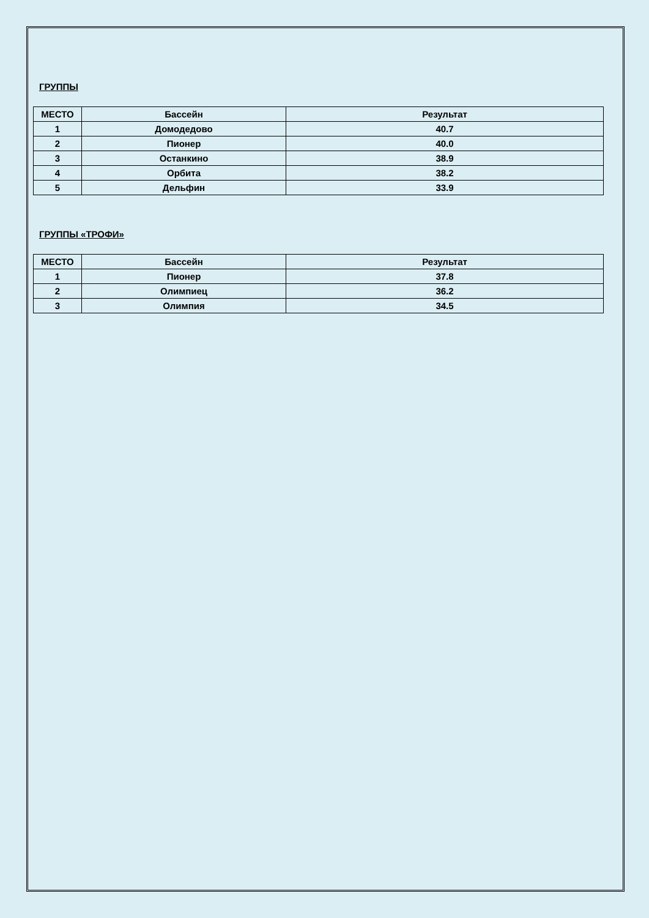ГРУППЫ
| МЕСТО | Бассейн | Результат |
| --- | --- | --- |
| 1 | Домодедово | 40.7 |
| 2 | Пионер | 40.0 |
| 3 | Останкино | 38.9 |
| 4 | Орбита | 38.2 |
| 5 | Дельфин | 33.9 |
ГРУППЫ «ТРОФИ»
| МЕСТО | Бассейн | Результат |
| --- | --- | --- |
| 1 | Пионер | 37.8 |
| 2 | Олимпиец | 36.2 |
| 3 | Олимпия | 34.5 |